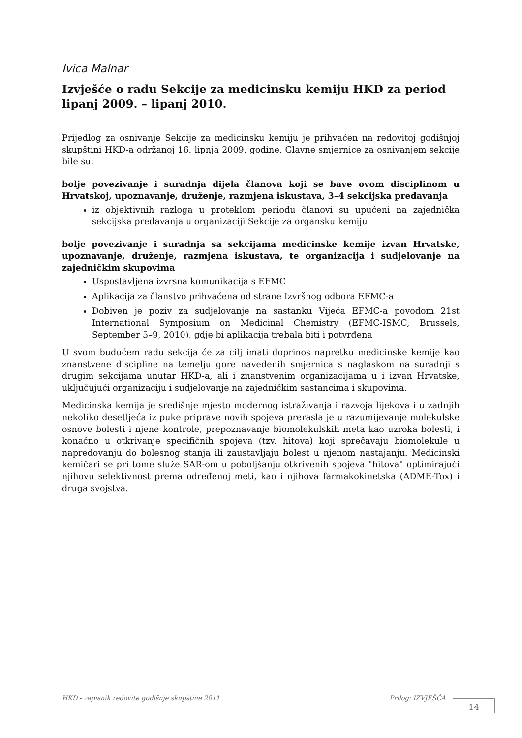Ivica Malnar
Izvješće o radu Sekcije za medicinsku kemiju HKD za period lipanj 2009. – lipanj 2010.
Prijedlog za osnivanje Sekcije za medicinsku kemiju je prihvaćen na redovitoj godišnjoj skupštini HKD-a održanoj 16. lipnja 2009. godine. Glavne smjernice za osnivanjem sekcije bile su:
bolje povezivanje i suradnja dijela članova koji se bave ovom disciplinom u Hrvatskoj, upoznavanje, druženje, razmjena iskustava, 3–4 sekcijska predavanja
iz objektivnih razloga u proteklom periodu članovi su upućeni na zajednička sekcijska predavanja u organizaciji Sekcije za organsku kemiju
bolje povezivanje i suradnja sa sekcijama medicinske kemije izvan Hrvatske, upoznavanje, druženje, razmjena iskustava, te organizacija i sudjelovanje na zajedničkim skupovima
Uspostavljena izvrsna komunikacija s EFMC
Aplikacija za članstvo prihvaćena od strane Izvršnog odbora EFMC-a
Dobiven je poziv za sudjelovanje na sastanku Vijeća EFMC-a povodom 21st International Symposium on Medicinal Chemistry (EFMC-ISMC, Brussels, September 5–9, 2010), gdje bi aplikacija trebala biti i potvrđena
U svom budućem radu sekcija će za cilj imati doprinos napretku medicinske kemije kao znanstvene discipline na temelju gore navedenih smjernica s naglaskom na suradnji s drugim sekcijama unutar HKD-a, ali i znanstvenim organizacijama u i izvan Hrvatske, uključujući organizaciju i sudjelovanje na zajedničkim sastancima i skupovima.
Medicinska kemija je središnje mjesto modernog istraživanja i razvoja lijekova i u zadnjih nekoliko desetljeća iz puke priprave novih spojeva prerasla je u razumijevanje molekulske osnove bolesti i njene kontrole, prepoznavanje biomolekulskih meta kao uzroka bolesti, i konačno u otkrivanje specifičnih spojeva (tzv. hitova) koji sprečavaju biomolekule u napredovanju do bolesnog stanja ili zaustavljaju bolest u njenom nastajanju. Medicinski kemičari se pri tome služe SAR-om u poboljšanju otkrivenih spojeva "hitova" optimirajući njihovu selektivnost prema određenoj meti, kao i njihova farmakokinetska (ADME-Tox) i druga svojstva.
HKD - zapisnik redovite godišnje skupštine 2011 Prilog: IZVJEŠĆA
14